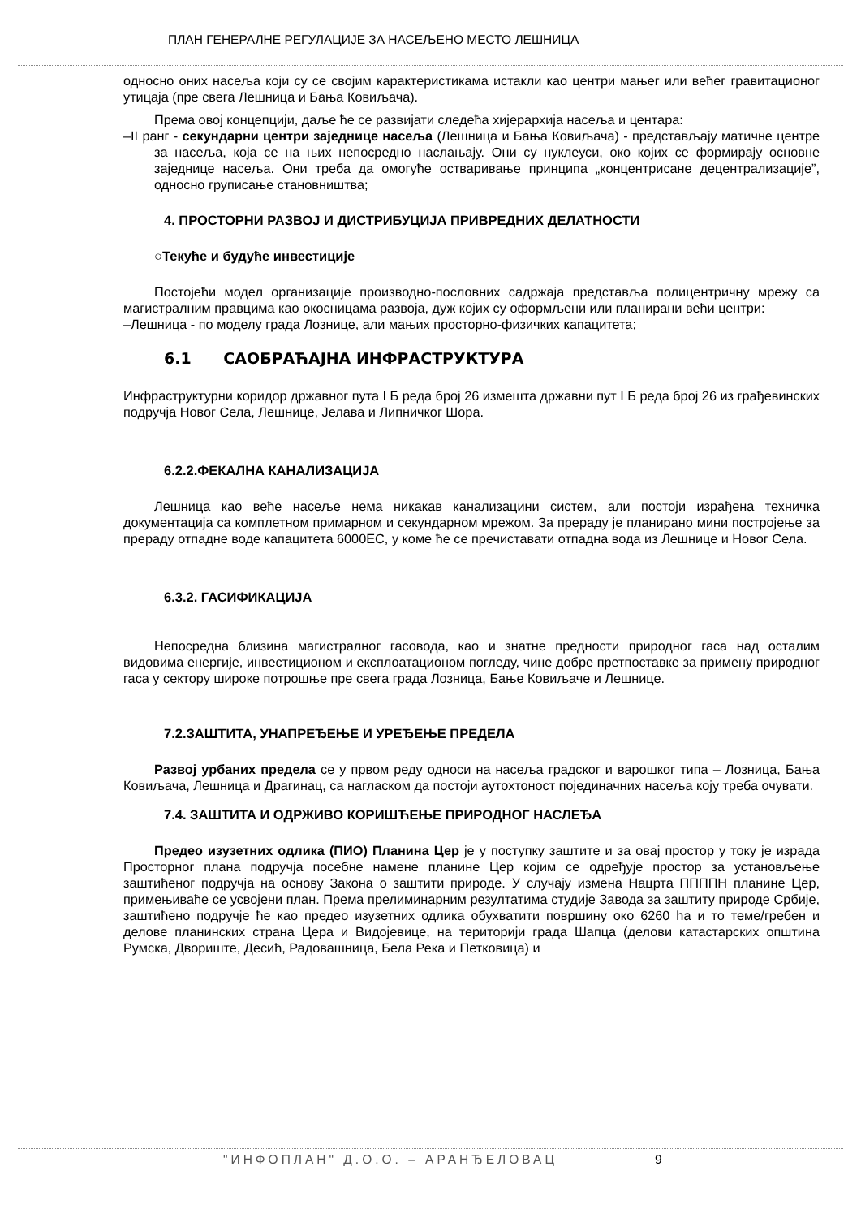ПЛАН ГЕНЕРАЛНЕ РЕГУЛАЦИЈЕ ЗА НАСЕЉЕНО МЕСТО ЛЕШНИЦА
односно оних насеља који су се својим карактеристикама истакли као центри мањег или већег гравитационог утицаја (пре свега Лешница и Бања Ковиљача).
Према овој концепцији, даље ће се развијати следећа хијерархија насеља и центара:
–II ранг - секундарни центри заједнице насеља (Лешница и Бања Ковиљача) - представљају матичне центре за насеља, која се на њих непосредно наслањају. Они су нуклеуси, око којих се формирају основне заједнице насеља. Они треба да омогуће остваривање принципа „концентрисане децентрализације”, односно груписање становништва;
4. ПРОСТОРНИ РАЗВОЈ И ДИСТРИБУЦИЈА ПРИВРЕДНИХ ДЕЛАТНОСТИ
○Текуће и будуће инвестиције
Постојећи модел организације производно-пословних садржаја представља полицентричну мрежу са магистралним правцима као окосницама развоја, дуж којих су оформљени или планирани већи центри:
–Лешница - по моделу града Лознице, али мањих просторно-физичких капацитета;
6.1 САОБРАЋАЈНА ИНФРАСТРУКТУРА
Инфраструктурни коридор државног пута I Б реда број 26 измешта државни пут I Б реда број 26 из грађевинских подручја Новог Села, Лешнице, Јелава и Липничког Шора.
6.2.2.ФЕКАЛНА КАНАЛИЗАЦИЈА
Лешница као веће насеље нема никакав канализацини систем, али постоји израђена техничка документација са комплетном примарном и секундарном мрежом. За прераду је планирано мини постројење за прераду отпадне воде капацитета 6000ЕС, у коме ће се пречиставати отпадна вода из Лешнице и Новог Села.
6.3.2. ГАСИФИКАЦИЈА
Непосредна близина магистралног гасовода, као и знатне предности природног гаса над осталим видовима енергије, инвестиционом и експлоатационом погледу, чине добре претпоставке за примену природног гаса у сектору широке потрошње пре свега града Лозница, Бање Ковиљаче и Лешнице.
7.2.ЗАШТИТА, УНАПРЕЂЕЊЕ И УРЕЂЕЊЕ ПРЕДЕЛА
Развој урбаних предела се у првом реду односи на насеља градског и варошког типа – Лозница, Бања Ковиљача, Лешница и Драгинац, са нагласком да постоји аутохтоност појединачних насеља коју треба очувати.
7.4. ЗАШТИТА И ОДРЖИВО КОРИШЋЕЊЕ ПРИРОДНОГ НАСЛЕЂА
Предео изузетних одлика (ПИО) Планина Цер је у поступку заштите и за овај простор у току је израда Просторног плана подручја посебне намене планине Цер којим се одређује простор за установљење заштићеног подручја на основу Закона о заштити природе. У случају измена Нацрта ППППН планине Цер, примењиваће се усвојени план. Према прелиминарним резултатима студије Завода за заштиту природе Србије, заштићено подручје ће као предео изузетних одлика обухватити површину око 6260 ha и то теме/гребен и делове планинских страна Цера и Видојевице, на територији града Шапца (делови катастарских општина Румска, Двориште, Десић, Радовашница, Бела Река и Петковица) и
"ИНФОПЛАН" Д.О.О. – АРАНЂЕЛОВАЦ 9